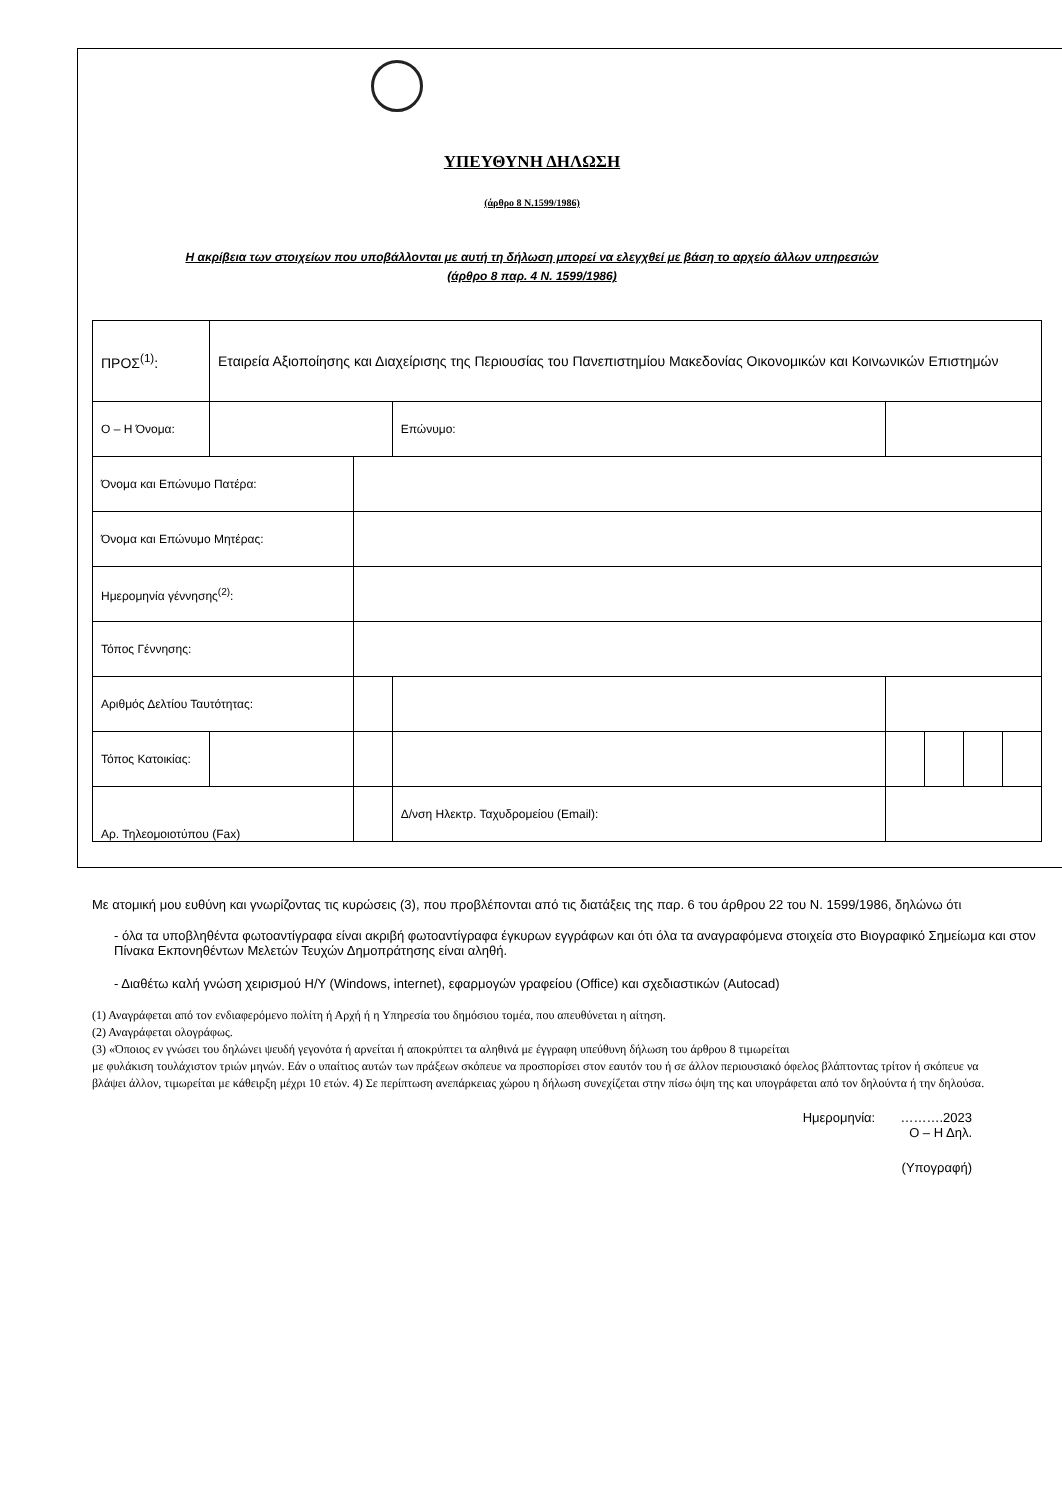ΥΠΕΥΘΥΝΗ ΔΗΛΩΣΗ
(άρθρο 8 Ν.1599/1986)
Η ακρίβεια των στοιχείων που υποβάλλονται με αυτή τη δήλωση μπορεί να ελεγχθεί με βάση το αρχείο άλλων υπηρεσιών
(άρθρο 8 παρ. 4 Ν. 1599/1986)
| ΠΡΟΣ<sup>(1)</sup>: | Εταιρεία Αξιοποίησης και Διαχείρισης της Περιουσίας του Πανεπιστημίου Μακεδονίας Οικονομικών και Κοινωνικών Επιστημών | | | | | | | | |
| Ο – Η Όνομα: | | | | Επώνυμο: | | | | | |
| Όνομα και Επώνυμο Πατέρα: | | | | | | | | | |
| Όνομα και Επώνυμο Μητέρας: | | | | | | | | | |
| Ημερομηνία γέννησης<sup>(2)</sup>: | | | | | | | | | |
| Τόπος Γέννησης: | | | | | | | | | |
| Αριθμός Δελτίου Ταυτότητας: | | | | | | | | | |
| Τόπος Κατοικίας: | | | | | | | | | |
| Αρ. Τηλεομοιοτύπου (Fax) | | | | Δ/νση Ηλεκτρ. Ταχυδρομείου (Email): | | | | | |
Με ατομική μου ευθύνη και γνωρίζοντας τις κυρώσεις (3), που προβλέπονται από τις διατάξεις της παρ. 6 του άρθρου 22 του Ν. 1599/1986, δηλώνω ότι
- όλα τα υποβληθέντα φωτοαντίγραφα είναι ακριβή φωτοαντίγραφα έγκυρων εγγράφων και ότι όλα τα αναγραφόμενα στοιχεία στο Βιογραφικό Σημείωμα και στον Πίνακα Εκπονηθέντων Μελετών Τευχών Δημοπράτησης είναι αληθή.
- Διαθέτω καλή γνώση χειρισμού Η/Υ (Windows, internet), εφαρμογών γραφείου (Office) και σχεδιαστικών (Autocad)
(1) Αναγράφεται από τον ενδιαφερόμενο πολίτη ή Αρχή ή η Υπηρεσία του δημόσιου τομέα, που απευθύνεται η αίτηση.
(2) Αναγράφεται ολογράφως.
(3) «Όποιος εν γνώσει του δηλώνει ψευδή γεγονότα ή αρνείται ή αποκρύπτει τα αληθινά με έγγραφη υπεύθυνη δήλωση του άρθρου 8 τιμωρείται
με φυλάκιση τουλάχιστον τριών μηνών. Εάν ο υπαίτιος αυτών των πράξεων σκόπευε να προσπορίσει στον εαυτόν του ή σε άλλον περιουσιακό όφελος βλάπτοντας τρίτον ή σκόπευε να βλάψει άλλον, τιμωρείται με κάθειρξη μέχρι 10 ετών. 4) Σε περίπτωση ανεπάρκειας χώρου η δήλωση συνεχίζεται στην πίσω όψη της και υπογράφεται από τον δηλούντα ή την δηλούσα.
Ημερομηνία: ……….2023
Ο – Η Δηλ.
(Υπογραφή)